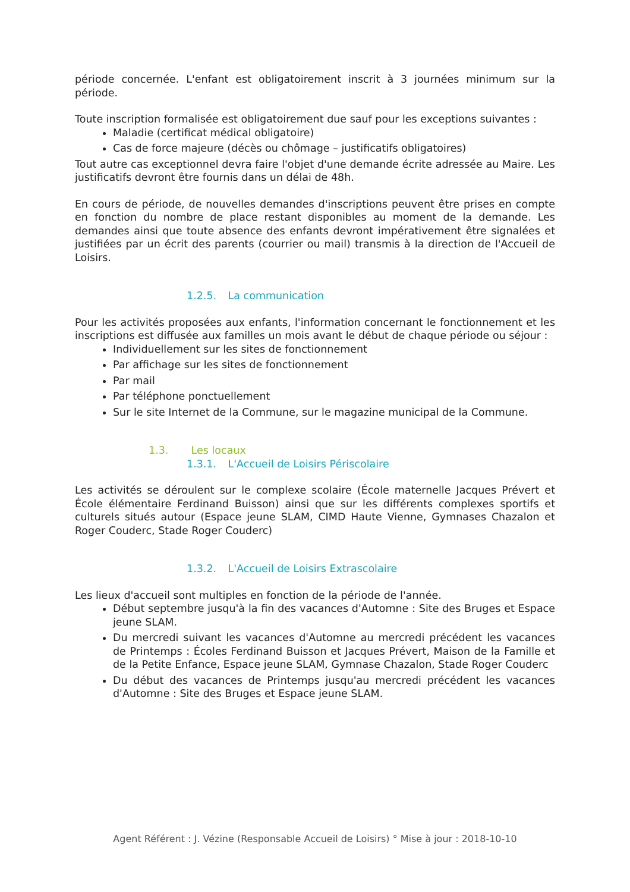période concernée. L'enfant est obligatoirement inscrit à 3 journées minimum sur la période.
Toute inscription formalisée est obligatoirement due sauf pour les exceptions suivantes :
Maladie (certificat médical obligatoire)
Cas de force majeure (décès ou chômage – justificatifs obligatoires)
Tout autre cas exceptionnel devra faire l'objet d'une demande écrite adressée au Maire. Les justificatifs devront être fournis dans un délai de 48h.
En cours de période, de nouvelles demandes d'inscriptions peuvent être prises en compte en fonction du nombre de place restant disponibles au moment de la demande. Les demandes ainsi que toute absence des enfants devront impérativement être signalées et justifiées par un écrit des parents (courrier ou mail) transmis à la direction de l'Accueil de Loisirs.
1.2.5. La communication
Pour les activités proposées aux enfants, l'information concernant le fonctionnement et les inscriptions est diffusée aux familles un mois avant le début de chaque période ou séjour :
Individuellement sur les sites de fonctionnement
Par affichage sur les sites de fonctionnement
Par mail
Par téléphone ponctuellement
Sur le site Internet de la Commune, sur le magazine municipal de la Commune.
1.3. Les locaux
1.3.1. L'Accueil de Loisirs Périscolaire
Les activités se déroulent sur le complexe scolaire (École maternelle Jacques Prévert et École élémentaire Ferdinand Buisson) ainsi que sur les différents complexes sportifs et culturels situés autour (Espace jeune SLAM, CIMD Haute Vienne, Gymnases Chazalon et Roger Couderc, Stade Roger Couderc)
1.3.2. L'Accueil de Loisirs Extrascolaire
Les lieux d'accueil sont multiples en fonction de la période de l'année.
Début septembre jusqu'à la fin des vacances d'Automne : Site des Bruges et Espace jeune SLAM.
Du mercredi suivant les vacances d'Automne au mercredi précédent les vacances de Printemps : Écoles Ferdinand Buisson et Jacques Prévert, Maison de la Famille et de la Petite Enfance, Espace jeune SLAM, Gymnase Chazalon, Stade Roger Couderc
Du début des vacances de Printemps jusqu'au mercredi précédent les vacances d'Automne : Site des Bruges et Espace jeune SLAM.
Agent Référent : J. Vézine (Responsable Accueil de Loisirs) ° Mise à jour : 2018-10-10